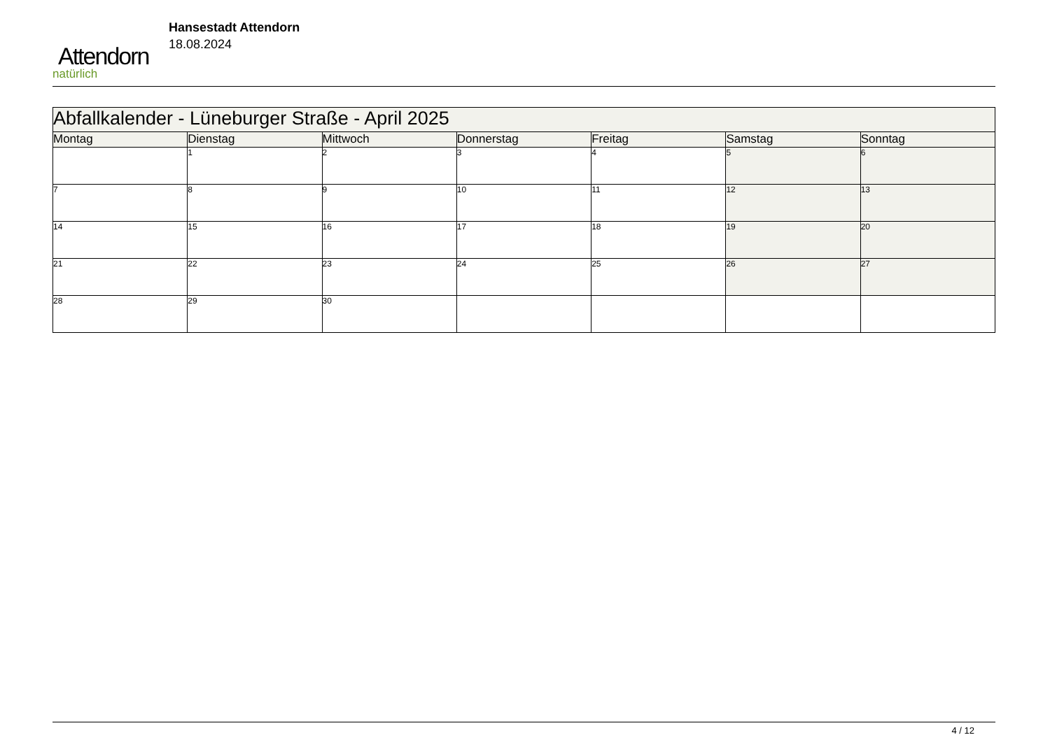Attendorn
natürlich
Hansestadt Attendorn
18.08.2024
| Abfallkalender - Lüneburger Straße - April 2025 | | | | | | |
| --- | --- | --- | --- | --- | --- | --- |
| Montag | Dienstag | Mittwoch | Donnerstag | Freitag | Samstag | Sonntag |
| | 1 | 2 | 3 | 4 | 5 | 6 |
| 7 | 8 | 9 | 10 | 11 | 12 | 13 |
| 14 | 15 | 16 | 17 | 18 | 19 | 20 |
| 21 | 22 | 23 | 24 | 25 | 26 | 27 |
| 28 | 29 | 30 | | | | |
4 / 12